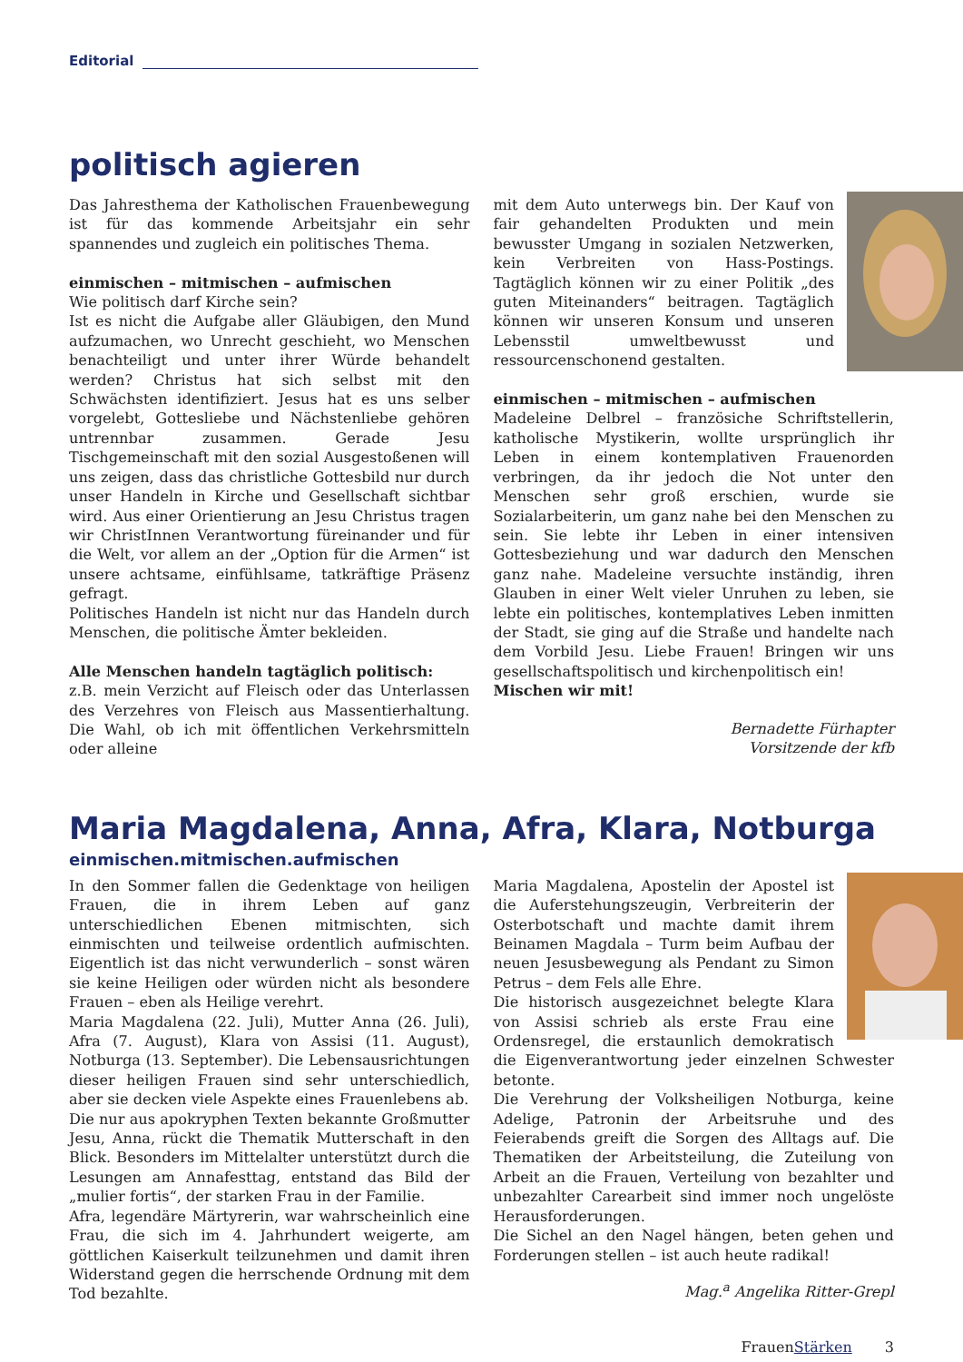Editorial
politisch agieren
Das Jahresthema der Katholischen Frauenbewegung ist für das kommende Arbeitsjahr ein sehr spannendes und zugleich ein politisches Thema.
einmischen – mitmischen – aufmischen
Wie politisch darf Kirche sein?
Ist es nicht die Aufgabe aller Gläubigen, den Mund aufzumachen, wo Unrecht geschieht, wo Menschen benachteiligt und unter ihrer Würde behandelt werden? Christus hat sich selbst mit den Schwächsten identifiziert. Jesus hat es uns selber vorgelebt, Gottesliebe und Nächstenliebe gehören untrennbar zusammen. Gerade Jesu Tischgemeinschaft mit den sozial Ausgestoßenen will uns zeigen, dass das christliche Gottesbild nur durch unser Handeln in Kirche und Gesellschaft sichtbar wird. Aus einer Orientierung an Jesu Christus tragen wir ChristInnen Verantwortung füreinander und für die Welt, vor allem an der „Option für die Armen“ ist unsere achtsame, einfühlsame, tatkräftige Präsenz gefragt.
Politisches Handeln ist nicht nur das Handeln durch Menschen, die politische Ämter bekleiden.
Alle Menschen handeln tagtäglich politisch:
z.B. mein Verzicht auf Fleisch oder das Unterlassen des Verzehres von Fleisch aus Massentierhaltung. Die Wahl, ob ich mit öffentlichen Verkehrsmitteln oder alleine
mit dem Auto unterwegs bin. Der Kauf von fair gehandelten Produkten und mein bewusster Umgang in sozialen Netzwerken, kein Verbreiten von Hass-Postings. Tagtäglich können wir zu einer Politik „des guten Miteinanders“ beitragen. Tagtäglich können wir unseren Konsum und unseren Lebensstil umweltbewusst und ressourcenschonend gestalten.
einmischen – mitmischen – aufmischen
Madeleine Delbrel – französiche Schriftstellerin, katholische Mystikerin, wollte ursprünglich ihr Leben in einem kontemplativen Frauenorden verbringen, da ihr jedoch die Not unter den Menschen sehr groß erschien, wurde sie Sozialarbeiterin, um ganz nahe bei den Menschen zu sein. Sie lebte ihr Leben in einer intensiven Gottesbeziehung und war dadurch den Menschen ganz nahe. Madeleine versuchte inständig, ihren Glauben in einer Welt vieler Unruhen zu leben, sie lebte ein politisches, kontemplatives Leben inmitten der Stadt, sie ging auf die Straße und handelte nach dem Vorbild Jesu. Liebe Frauen! Bringen wir uns gesellschaftspolitisch und kirchenpolitisch ein!
Mischen wir mit!
Bernadette Fürhapter
Vorsitzende der kfb
Maria Magdalena, Anna, Afra, Klara, Notburga
einmischen.mitmischen.aufmischen
In den Sommer fallen die Gedenktage von heiligen Frauen, die in ihrem Leben auf ganz unterschiedlichen Ebenen mitmischten, sich einmischten und teilweise ordentlich aufmischten. Eigentlich ist das nicht verwunderlich – sonst wären sie keine Heiligen oder würden nicht als besondere Frauen – eben als Heilige verehrt.
Maria Magdalena (22. Juli), Mutter Anna (26. Juli), Afra (7. August), Klara von Assisi (11. August), Notburga (13. September). Die Lebensausrichtungen dieser heiligen Frauen sind sehr unterschiedlich, aber sie decken viele Aspekte eines Frauenlebens ab.
Die nur aus apokryphen Texten bekannte Großmutter Jesu, Anna, rückt die Thematik Mutterschaft in den Blick. Besonders im Mittelalter unterstützt durch die Lesungen am Annafesttag, entstand das Bild der „mulier fortis“, der starken Frau in der Familie.
Afra, legendäre Märtyrerin, war wahrscheinlich eine Frau, die sich im 4. Jahrhundert weigerte, am göttlichen Kaiserkult teilzunehmen und damit ihren Widerstand gegen die herrschende Ordnung mit dem Tod bezahlte.
Maria Magdalena, Apostelin der Apostel ist die Auferstehungszeugin, Verbreiterin der Osterbotschaft und machte damit ihrem Beinamen Magdala – Turm beim Aufbau der neuen Jesusbewegung als Pendant zu Simon Petrus – dem Fels alle Ehre.
Die historisch ausgezeichnet belegte Klara von Assisi schrieb als erste Frau eine Ordensregel, die erstaunlich demokratisch die Eigenverantwortung jeder einzelnen Schwester betonte.
Die Verehrung der Volksheiligen Notburga, keine Adelige, Patronin der Arbeitsruhe und des Feierabends greift die Sorgen des Alltags auf. Die Thematiken der Arbeitsteilung, die Zuteilung von Arbeit an die Frauen, Verteilung von bezahlter und unbezahlter Carearbeit sind immer noch ungelöste Herausforderungen.
Die Sichel an den Nagel hängen, beten gehen und Forderungen stellen – ist auch heute radikal!
Mag.<sup>a</sup> Angelika Ritter-Grepl
FrauenStärken 3